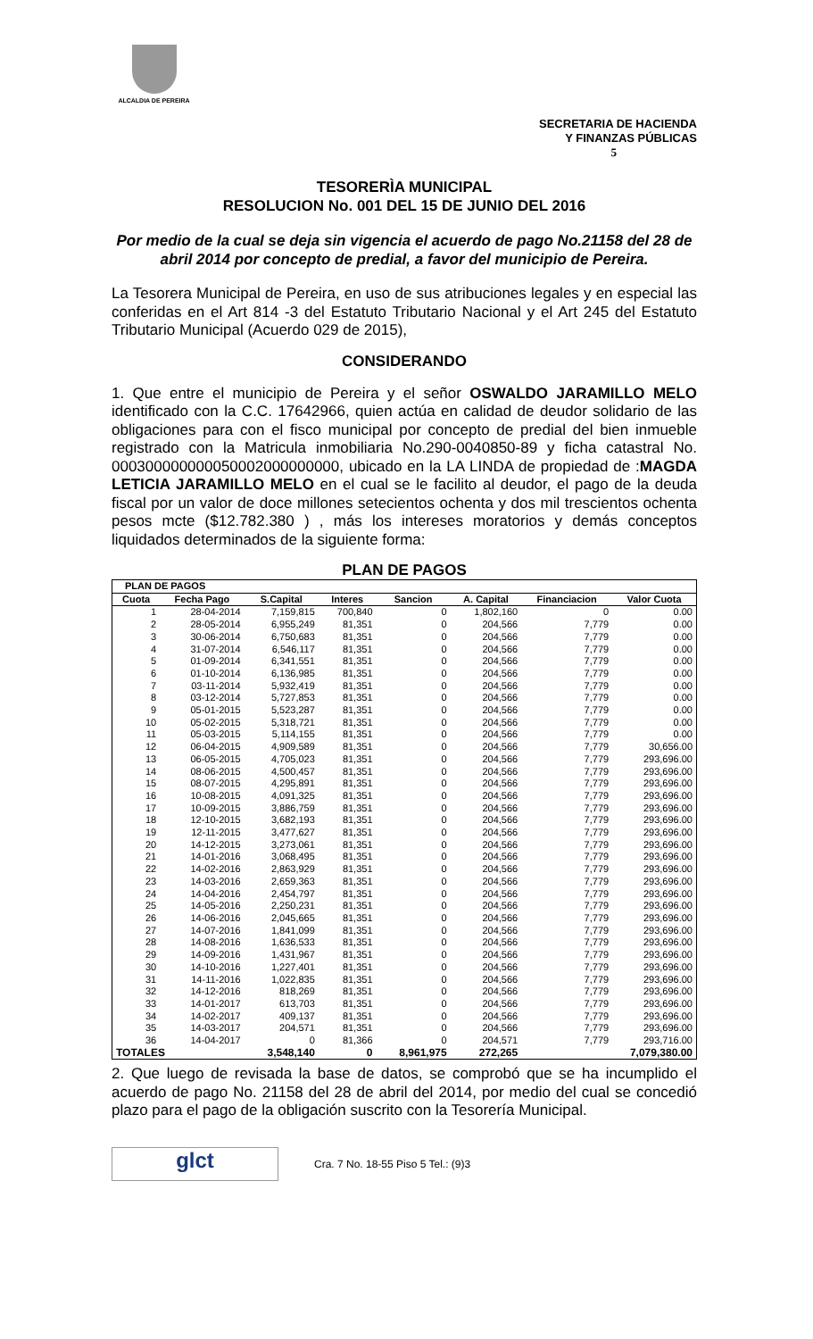ALCALDIA DE PEREIRA
SECRETARIA DE HACIENDA
Y FINANZAS PÚBLICAS
5
TESORERÌA MUNICIPAL
RESOLUCION No. 001 DEL 15 DE JUNIO DEL 2016
Por medio de la cual se deja sin vigencia el acuerdo de pago No.21158 del 28 de abril 2014 por concepto de predial, a favor del municipio de Pereira.
La Tesorera Municipal de Pereira, en uso de sus atribuciones legales y en especial las conferidas en el Art 814 -3 del Estatuto Tributario Nacional y el Art 245 del Estatuto Tributario Municipal (Acuerdo 029 de 2015),
CONSIDERANDO
1. Que entre el municipio de Pereira y el señor OSWALDO JARAMILLO MELO identificado con la C.C. 17642966, quien actúa en calidad de deudor solidario de las obligaciones para con el fisco municipal por concepto de predial del bien inmueble registrado con la Matricula inmobiliaria No.290-0040850-89 y ficha catastral No. 000300000000050002000000000, ubicado en la LA LINDA de propiedad de :MAGDA LETICIA JARAMILLO MELO en el cual se le facilito al deudor, el pago de la deuda fiscal por un valor de doce millones setecientos ochenta y dos mil trescientos ochenta pesos mcte ($12.782.380 ) , más los intereses moratorios y demás conceptos liquidados determinados de la siguiente forma:
PLAN DE PAGOS
| PLAN DE PAGOS | | | | | | | |
| Cuota | Fecha Pago | S.Capital | Interes | Sancion | A. Capital | Financiacion | Valor Cuota |
| 1 | 28-04-2014 | 7,159,815 | 700,840 | 0 | 1,802,160 | 0 | 0.00 |
| 2 | 28-05-2014 | 6,955,249 | 81,351 | 0 | 204,566 | 7,779 | 0.00 |
| 3 | 30-06-2014 | 6,750,683 | 81,351 | 0 | 204,566 | 7,779 | 0.00 |
| 4 | 31-07-2014 | 6,546,117 | 81,351 | 0 | 204,566 | 7,779 | 0.00 |
| 5 | 01-09-2014 | 6,341,551 | 81,351 | 0 | 204,566 | 7,779 | 0.00 |
| 6 | 01-10-2014 | 6,136,985 | 81,351 | 0 | 204,566 | 7,779 | 0.00 |
| 7 | 03-11-2014 | 5,932,419 | 81,351 | 0 | 204,566 | 7,779 | 0.00 |
| 8 | 03-12-2014 | 5,727,853 | 81,351 | 0 | 204,566 | 7,779 | 0.00 |
| 9 | 05-01-2015 | 5,523,287 | 81,351 | 0 | 204,566 | 7,779 | 0.00 |
| 10 | 05-02-2015 | 5,318,721 | 81,351 | 0 | 204,566 | 7,779 | 0.00 |
| 11 | 05-03-2015 | 5,114,155 | 81,351 | 0 | 204,566 | 7,779 | 0.00 |
| 12 | 06-04-2015 | 4,909,589 | 81,351 | 0 | 204,566 | 7,779 | 30,656.00 |
| 13 | 06-05-2015 | 4,705,023 | 81,351 | 0 | 204,566 | 7,779 | 293,696.00 |
| 14 | 08-06-2015 | 4,500,457 | 81,351 | 0 | 204,566 | 7,779 | 293,696.00 |
| 15 | 08-07-2015 | 4,295,891 | 81,351 | 0 | 204,566 | 7,779 | 293,696.00 |
| 16 | 10-08-2015 | 4,091,325 | 81,351 | 0 | 204,566 | 7,779 | 293,696.00 |
| 17 | 10-09-2015 | 3,886,759 | 81,351 | 0 | 204,566 | 7,779 | 293,696.00 |
| 18 | 12-10-2015 | 3,682,193 | 81,351 | 0 | 204,566 | 7,779 | 293,696.00 |
| 19 | 12-11-2015 | 3,477,627 | 81,351 | 0 | 204,566 | 7,779 | 293,696.00 |
| 20 | 14-12-2015 | 3,273,061 | 81,351 | 0 | 204,566 | 7,779 | 293,696.00 |
| 21 | 14-01-2016 | 3,068,495 | 81,351 | 0 | 204,566 | 7,779 | 293,696.00 |
| 22 | 14-02-2016 | 2,863,929 | 81,351 | 0 | 204,566 | 7,779 | 293,696.00 |
| 23 | 14-03-2016 | 2,659,363 | 81,351 | 0 | 204,566 | 7,779 | 293,696.00 |
| 24 | 14-04-2016 | 2,454,797 | 81,351 | 0 | 204,566 | 7,779 | 293,696.00 |
| 25 | 14-05-2016 | 2,250,231 | 81,351 | 0 | 204,566 | 7,779 | 293,696.00 |
| 26 | 14-06-2016 | 2,045,665 | 81,351 | 0 | 204,566 | 7,779 | 293,696.00 |
| 27 | 14-07-2016 | 1,841,099 | 81,351 | 0 | 204,566 | 7,779 | 293,696.00 |
| 28 | 14-08-2016 | 1,636,533 | 81,351 | 0 | 204,566 | 7,779 | 293,696.00 |
| 29 | 14-09-2016 | 1,431,967 | 81,351 | 0 | 204,566 | 7,779 | 293,696.00 |
| 30 | 14-10-2016 | 1,227,401 | 81,351 | 0 | 204,566 | 7,779 | 293,696.00 |
| 31 | 14-11-2016 | 1,022,835 | 81,351 | 0 | 204,566 | 7,779 | 293,696.00 |
| 32 | 14-12-2016 | 818,269 | 81,351 | 0 | 204,566 | 7,779 | 293,696.00 |
| 33 | 14-01-2017 | 613,703 | 81,351 | 0 | 204,566 | 7,779 | 293,696.00 |
| 34 | 14-02-2017 | 409,137 | 81,351 | 0 | 204,566 | 7,779 | 293,696.00 |
| 35 | 14-03-2017 | 204,571 | 81,351 | 0 | 204,566 | 7,779 | 293,696.00 |
| 36 | 14-04-2017 | 0 | 81,366 | 0 | 204,571 | 7,779 | 293,716.00 |
| TOTALES | | 3,548,140 | 0 | 8,961,975 | 272,265 | 7,079,380.00 | |
2. Que luego de revisada la base de datos, se comprobó que se ha incumplido el acuerdo de pago No. 21158 del 28 de abril del 2014, por medio del cual se concedió plazo para el pago de la obligación suscrito con la Tesorería Municipal.
glct
Cra. 7 No. 18-55 Piso 5 Tel.: (9)3